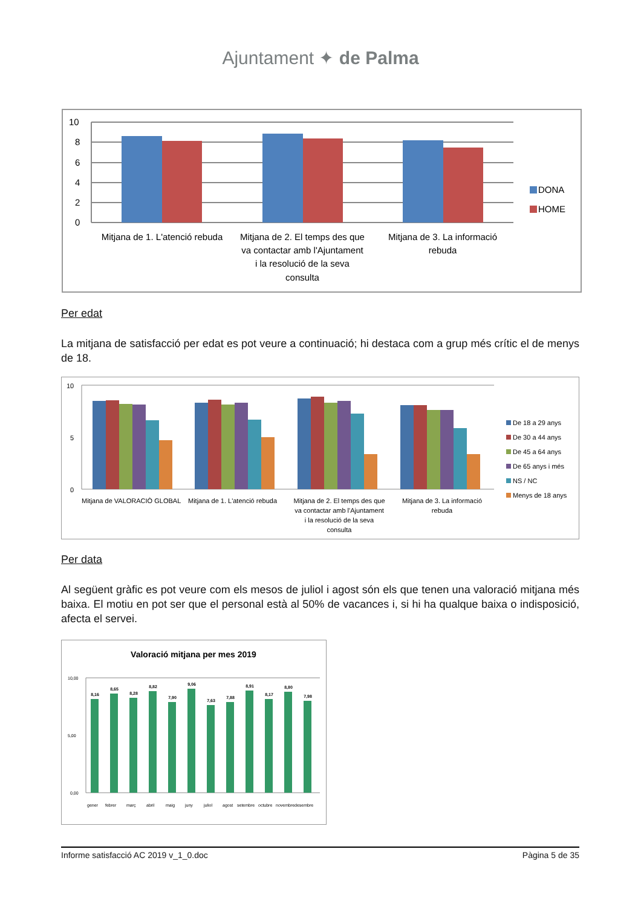Ajuntament ✦ de Palma
10
8
6
4
2
0
DONA
HOME
Mitjana de 1. L'atenció rebuda
Mitjana de 2. El temps des que
va contactar amb l'Ajuntament
i la resolució de la seva
consulta
Mitjana de 3. La informació
rebuda
Per edat
La mitjana de satisfacció per edat es pot veure a continuació; hi destaca com a grup més crític el de menys de 18.
10
0
5
De 18 a 29 anys
De 30 a 44 anys
De 45 a 64 anys
De 65 anys i més
NS / NC
Menys de 18 anys
Mitjana de VALORACIÒ GLOBAL
Mitjana de 1. L'atenció rebuda
Mitjana de 2. El temps des que
va contactar amb l'Ajuntament
i la resolució de la seva
consulta
Mitjana de 3. La informació
rebuda
Per data
Al següent gràfic es pot veure com els mesos de juliol i agost són els que tenen una valoració mitjana més baixa. El motiu en pot ser que el personal està al 50% de vacances i, si hi ha qualque baixa o indisposició, afecta el servei.
Valoració mitjana per mes 2019
10,00
5,00
0,00
8,16
8,65
8,28
8,82
7,90
9,06
7,63
7,88
8,91
8,17
8,80
7,98
gener
febrer
març
abril
maig
juny
juliol
agost
setembre
octubre
novembre
desembre
Informe satisfacció AC 2019 v_1_0.doc Pàgina 5 de 35